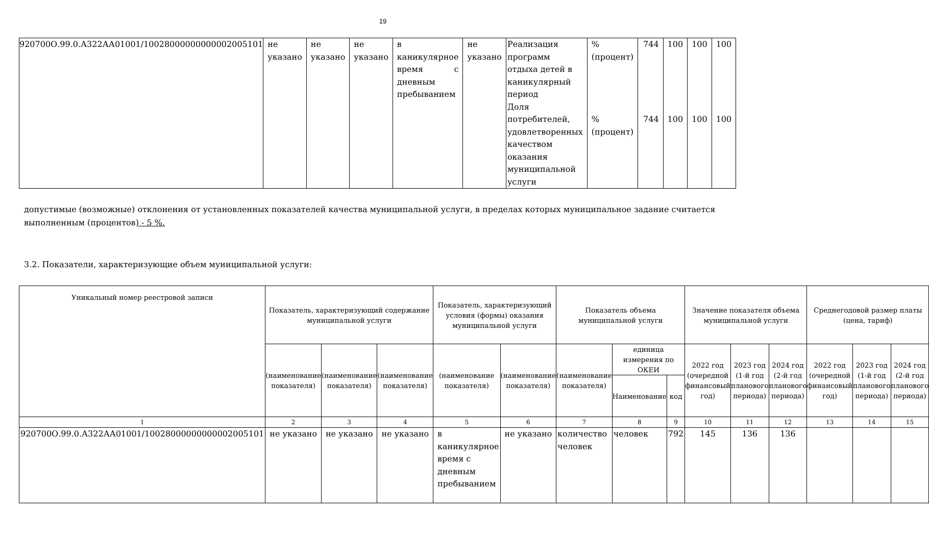19
| 920700О.99.0.А322АА01001/10028000000000002005101 | не указано | не указано | не указано | в каникулярное время с дневным пребыванием | не указано | Реализация программ отдыха детей в каникулярный период Доля потребителей, удовлетворенных качеством оказания муниципальной услуги | % (процент) % (процент) | 744 744 | 100 100 | 100 100 | 100 100 |
допустимые (возможные) отклонения от установленных показателей качества муниципальной услуги, в пределах которых муниципальное задание считается выполненным (процентов) - 5 %.
3.2. Показатели, характеризующие объем муниципальной услуги:
| Уникальный номер реестровой записи | Показатель, характеризующий содержание муниципальной услуги | | | Показатель, характеризующий условия (формы) оказания муниципальной услуги | | Показатель объема муниципальной услуги | | | Значение показателя объема муниципальной услуги | | | Среднегодовой размер платы (цена, тариф) | | |
| --- | --- | --- | --- | --- | --- | --- | --- | --- | --- | --- | --- | --- | --- | --- |
| | (наименование показателя) | (наименование показателя) | (наименование показателя) | (наименование показателя) | (наименование показателя) | (наименование показателя) | единица измерения по ОКЕИ | | 2022 год (очередной финансовый год) | 2023 год (1-й год планового периода) | 2024 год (2-й год планового периода) | 2022 год (очередной финансовый год) | 2023 год (1-й год планового периода) | 2024 год (2-й год планового периода) |
| | | | | | | | Наименование | код | | | | | | |
| 1 | 2 | 3 | 4 | 5 | 6 | 7 | 8 | 9 | 10 | 11 | 12 | 13 | 14 | 15 |
| 920700О.99.0.А322АА01001/10028000000000002005101 | не указано | не указано | не указано | в каникулярное время с дневным пребыванием | не указано | количество человек | человек | 792 | 145 | 136 | 136 | | | |